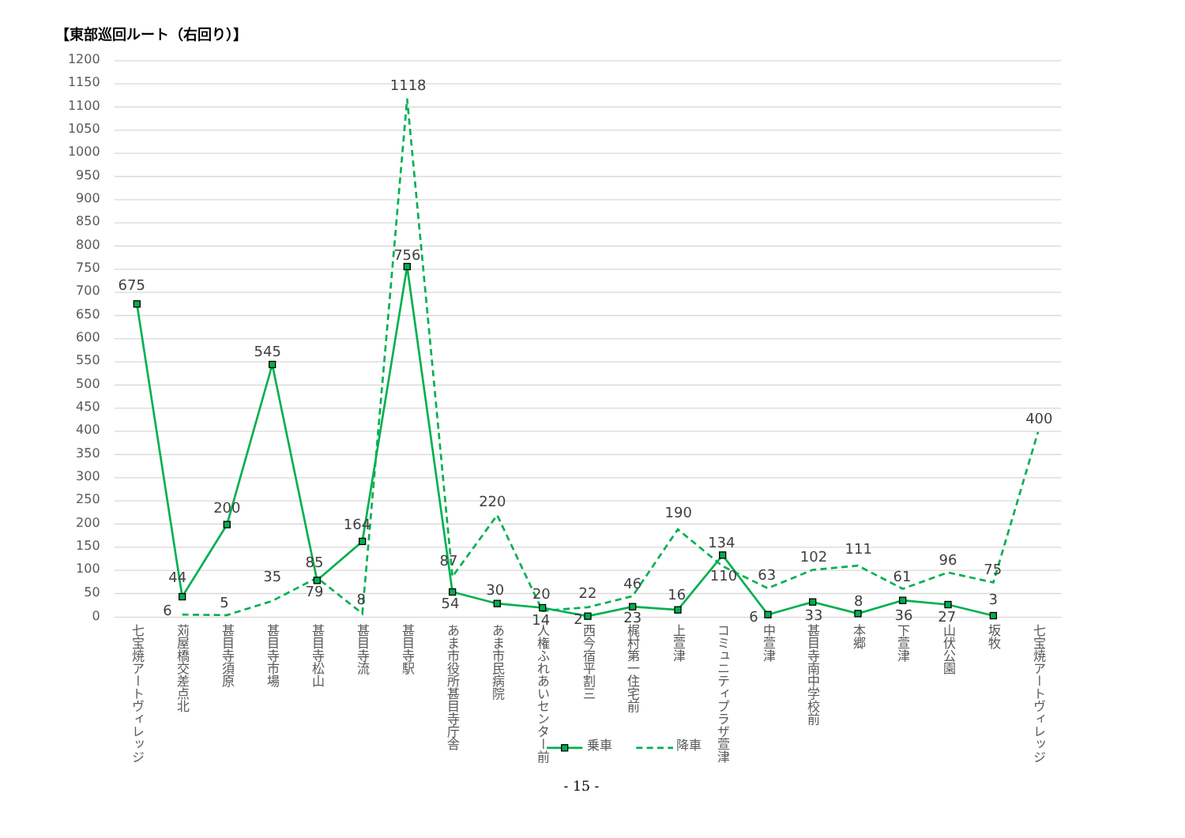【東部巡回ルート（右回り）】
1200
1150
1100
1050
1000
950
900
850
800
750
700
650
600
550
500
450
400
350
300
250
200
150
100
50
0
675
44
200
545
79
164
756
54
30
20
2
23
16
134
6
33
8
36
27
3
6
5
35
85
8
1118
87
220
14
22
46
190
110
63
102
111
61
96
75
400
七宝焼アートヴィレッジ
苅屋橋交差点北
甚目寺須原
甚目寺市場
甚目寺松山
甚目寺流
甚目寺駅
あま市役所甚目寺庁舎
あま市民病院
人権ふれあいセンター前
西今宿平割三
梶村第一住宅前
上萱津
コミュニティプラザ萱津
中萱津
甚目寺南中学校前
本郷
下萱津
山伏公園
坂牧
七宝焼アートヴィレッジ
乗車
降車
- 15 -